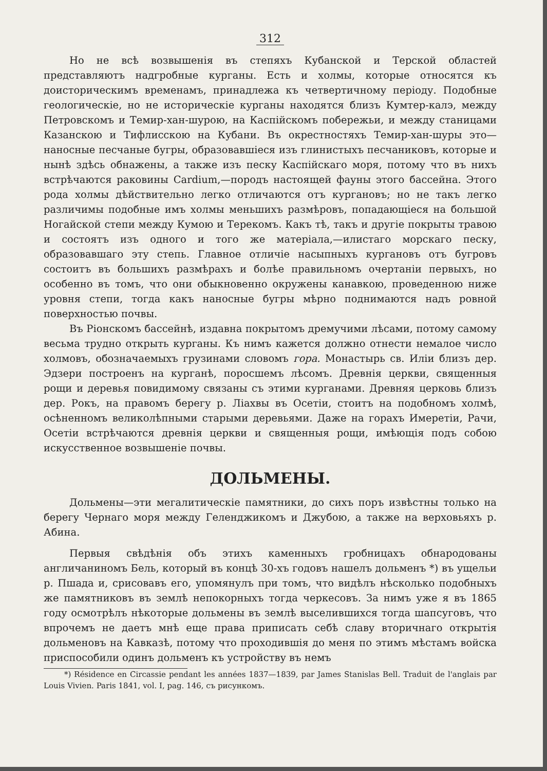312
Но не всѣ возвышенія въ степяхъ Кубанской и Терской областей представляютъ надгробные курганы. Есть и холмы, которые относятся къ доисторическимъ временамъ, принадлежа къ четвертичному періоду. Подобные геологическіе, но не историческіе курганы находятся близъ Кумтер-калэ, между Петровскомъ и Темир-хан-шурою, на Каспійскомъ побережьи, и между станицами Казанскою и Тифлисскою на Кубани. Въ окрестностяхъ Темир-хан-шуры это—наносные песчаные бугры, образовавшіеся изъ глинистыхъ песчаниковъ, которые и нынѣ здѣсь обнажены, а также изъ песку Каспійскаго моря, потому что въ нихъ встрѣчаются раковины Cardium,—породъ настоящей фауны этого бассейна. Этого рода холмы дѣйствительно легко отличаются отъ кургановъ; но не такъ легко различимы подобные имъ холмы меньшихъ размѣровъ, попадающіеся на большой Ногайской степи между Кумою и Терекомъ. Какъ тѣ, такъ и другіе покрыты травою и состоятъ изъ одного и того же матеріала,—илистаго морскаго песку, образовавшаго эту степь. Главное отличіе насыпныхъ кургановъ отъ бугровъ состоитъ въ большихъ размѣрахъ и болѣе правильномъ очертаніи первыхъ, но особенно въ томъ, что они обыкновенно окружены канавкою, проведенною ниже уровня степи, тогда какъ наносные бугры мѣрно поднимаются надъ ровной поверхностью почвы.
Въ Ріонскомъ бассейнѣ, издавна покрытомъ дремучими лѣсами, потому самому весьма трудно открыть курганы. Къ нимъ кажется должно отнести немалое число холмовъ, обозначаемыхъ грузинами словомъ гора. Монастырь св. Иліи близъ дер. Эдзери построенъ на курганѣ, поросшемъ лѣсомъ. Древнія церкви, священныя рощи и деревья повидимому связаны съ этими курганами. Древняя церковь близъ дер. Рокъ, на правомъ берегу р. Ліахвы въ Осетіи, стоитъ на подобномъ холмѣ, осѣненномъ великолѣпными старыми деревьями. Даже на горахъ Имеретіи, Рачи, Осетіи встрѣчаются древнія церкви и священныя рощи, имѣющія подъ собою искусственное возвышеніе почвы.
ДОЛЬМЕНЫ.
Дольмены—эти мегалитическіе памятники, до сихъ поръ извѣстны только на берегу Чернаго моря между Геленджикомъ и Джубою, а также на верховьяхъ р. Абина.
Первыя свѣдѣнія объ этихъ каменныхъ гробницахъ обнародованы англичаниномъ Бель, который въ концѣ 30-хъ годовъ нашелъ дольменъ *) въ ущельи р. Пшада и, срисовавъ его, упомянулъ при томъ, что видѣлъ нѣсколько подобныхъ же памятниковъ въ землѣ непокорныхъ тогда черкесовъ. За нимъ уже я въ 1865 году осмотрѣлъ нѣкоторые дольмены въ землѣ выселившихся тогда шапсуговъ, что впрочемъ не даетъ мнѣ еще права приписать себѣ славу вторичнаго открытія дольменовъ на Кавказѣ, потому что проходившія до меня по этимъ мѣстамъ войска приспособили одинъ дольменъ къ устройству въ немъ
*) Résidence en Circassie pendant les années 1837—1839, par James Stanislas Bell. Traduit de l'anglais par Louis Vivien. Paris 1841, vol. I, pag. 146, съ рисункомъ.